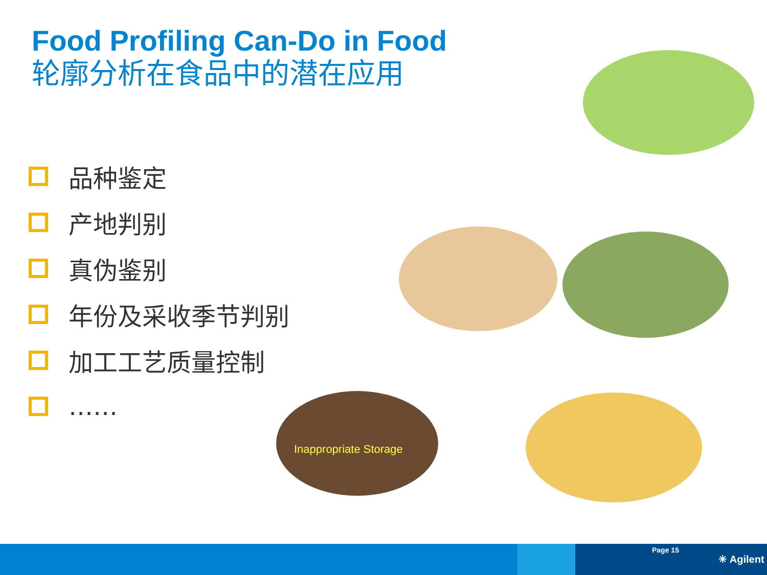Food Profiling Can-Do in Food
轮廓分析在食品中的潜在应用
品种鉴定
产地判别
真伪鉴别
年份及采收季节判别
加工工艺质量控制
……
Inappropriate Storage
Page 15
✳ Agilent